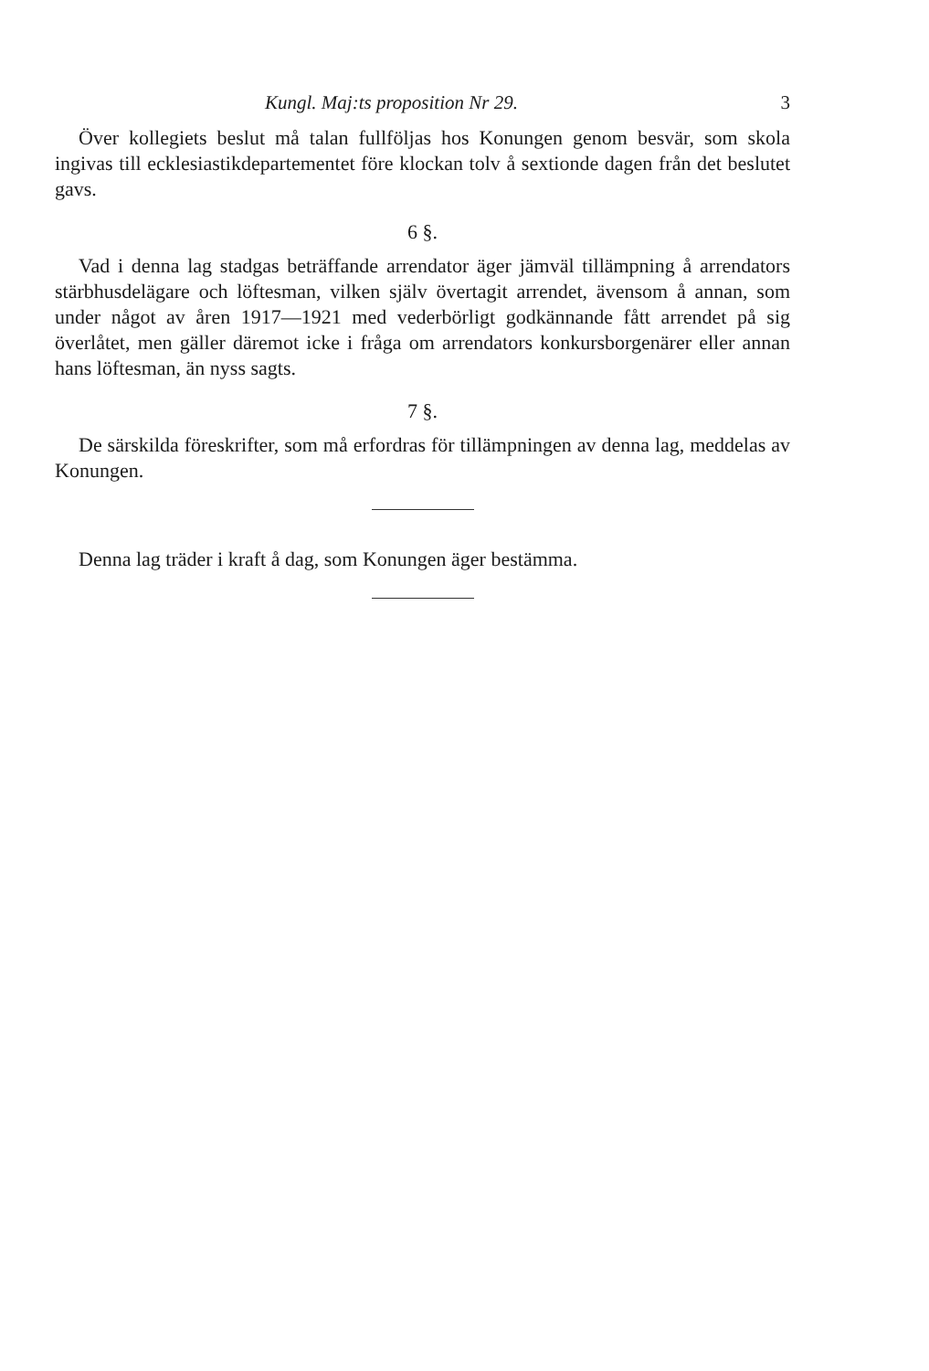Kungl. Maj:ts proposition Nr 29. 3
Över kollegiets beslut må talan fullföljas hos Konungen genom besvär, som skola ingivas till ecklesiastikdepartementet före klockan tolv å sextionde dagen från det beslutet gavs.
6 §.
Vad i denna lag stadgas beträffande arrendator äger jämväl tillämpning å arrendators stärbhusdelägare och löftesman, vilken själv övertagit arrendet, ävensom å annan, som under något av åren 1917—1921 med vederbörligt godkännande fått arrendet på sig överlåtet, men gäller däremot icke i fråga om arrendators konkursborgenärer eller annan hans löftesman, än nyss sagts.
7 §.
De särskilda föreskrifter, som må erfordras för tillämpningen av denna lag, meddelas av Konungen.
Denna lag träder i kraft å dag, som Konungen äger bestämma.